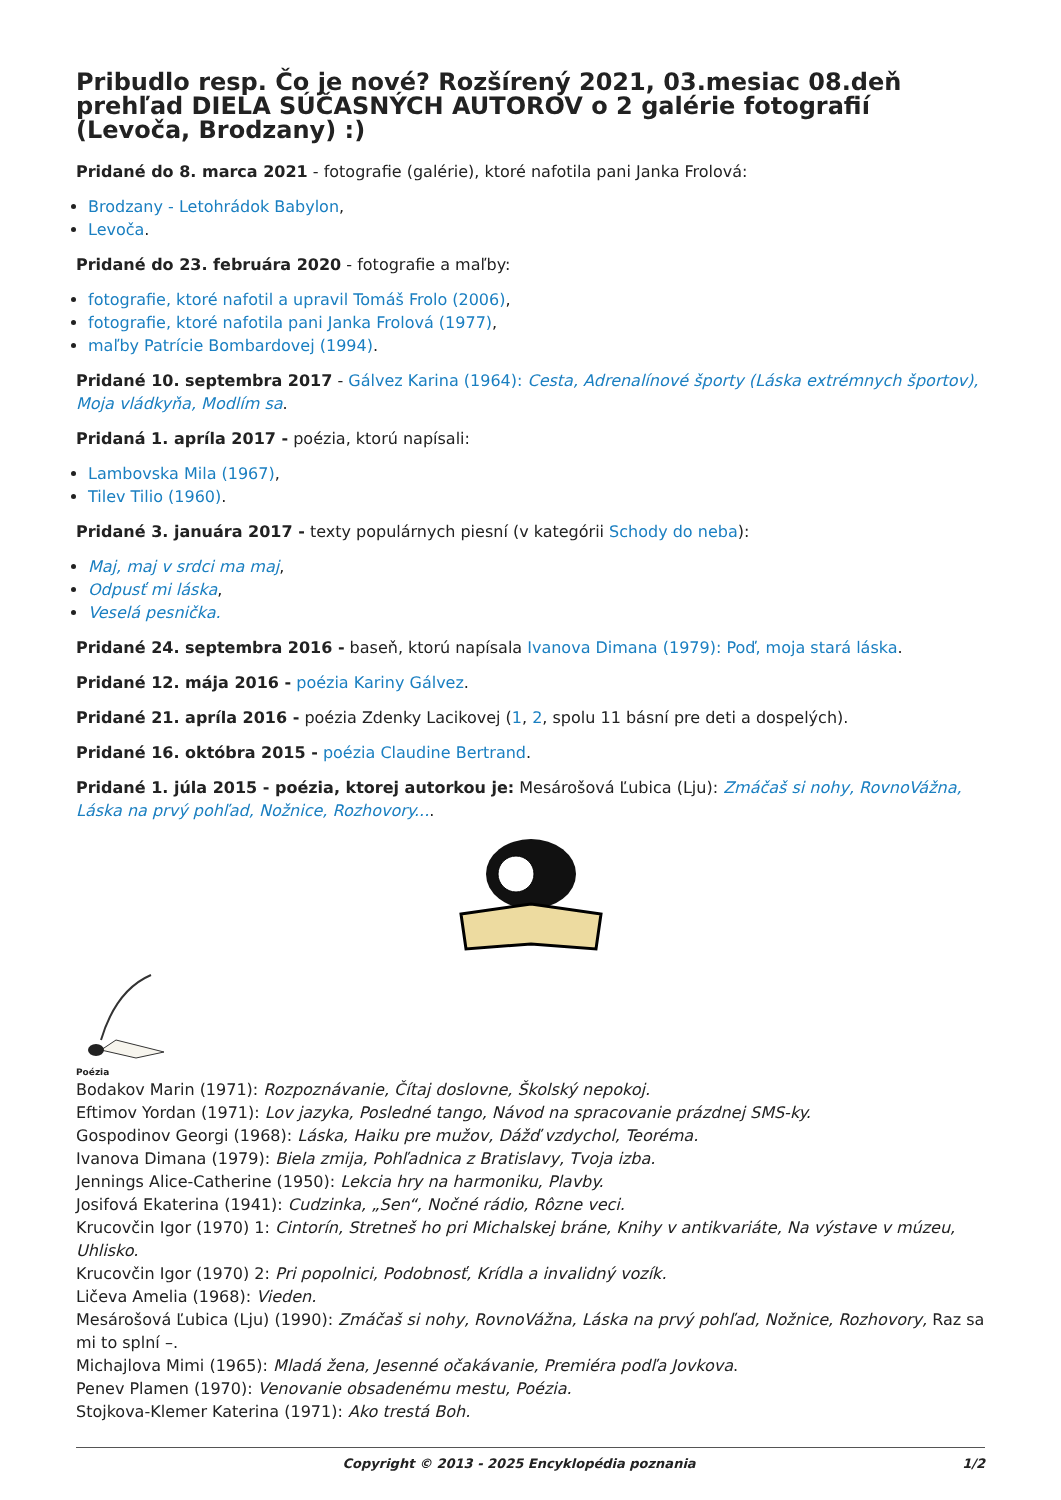Pribudlo resp. Čo je nové? Rozšírený 2021, 03.mesiac 08.deň prehľad DIELA SÚČASNÝCH AUTOROV o 2 galérie fotografií (Levoča, Brodzany) :)
Pridané do 8. marca 2021 - fotografie (galérie), ktoré nafotila pani Janka Frolová:
Brodzany - Letohrádok Babylon,
Levoča.
Pridané do 23. februára 2020 - fotografie a maľby:
fotografie, ktoré nafotil a upravil Tomáš Frolo (2006),
fotografie, ktoré nafotila pani Janka Frolová (1977),
maľby Patrície Bombardovej (1994).
Pridané 10. septembra 2017 - Gálvez Karina (1964): Cesta, Adrenalínové športy (Láska extrémnych športov), Moja vládkyňa, Modlím sa.
Pridaná 1. apríla 2017 - poézia, ktorú napísali:
Lambovska Mila (1967),
Tilev Tilio (1960).
Pridané 3. januára 2017 - texty populárnych piesní (v kategórii Schody do neba):
Maj, maj v srdci ma maj,
Odpusť mi láska,
Veselá pesnička.
Pridané 24. septembra 2016 - baseň, ktorú napísala Ivanova Dimana (1979): Poď, moja stará láska.
Pridané 12. mája 2016 - poézia Kariny Gálvez.
Pridané 21. apríla 2016 - poézia Zdenky Lacikovej (1, 2, spolu 11 básní pre deti a dospelých).
Pridané 16. októbra 2015 - poézia Claudine Bertrand.
Pridané 1. júla 2015 - poézia, ktorej autorkou je: Mesárošová Ľubica (Lju): Zmáčaš si nohy, RovnoVážna, Láska na prvý pohľad, Nožnice, Rozhovory....
Poézia
Bodakov Marin (1971): Rozpoznávanie, Čítaj doslovne, Školský nepokoj.
Eftimov Yordan (1971): Lov jazyka, Posledné tango, Návod na spracovanie prázdnej SMS-ky.
Gospodinov Georgi (1968): Láska, Haiku pre mužov, Dážď vzdychol, Teoréma.
Ivanova Dimana (1979): Biela zmija, Pohľadnica z Bratislavy, Tvoja izba.
Jennings Alice-Catherine (1950): Lekcia hry na harmoniku, Plavby.
Josifová Ekaterina (1941): Cudzinka, „Sen“, Nočné rádio, Rôzne veci.
Krucovčin Igor (1970) 1: Cintorín, Stretneš ho pri Michalskej bráne, Knihy v antikvariáte, Na výstave v múzeu, Uhlisko.
Krucovčin Igor (1970) 2: Pri popolnici, Podobnosť, Krídla a invalidný vozík.
Ličeva Amelia (1968): Vieden.
Mesárošová Ľubica (Lju) (1990): Zmáčaš si nohy, RovnoVážna, Láska na prvý pohľad, Nožnice, Rozhovory, Raz sa mi to splní –.
Michajlova Mimi (1965): Mladá žena, Jesenné očakávanie, Premiéra podľa Jovkova.
Penev Plamen (1970): Venovanie obsadenému mestu, Poézia.
Stojkova-Klemer Katerina (1971): Ako trestá Boh.
Copyright © 2013 - 2025 Encyklopédia poznania 1/2